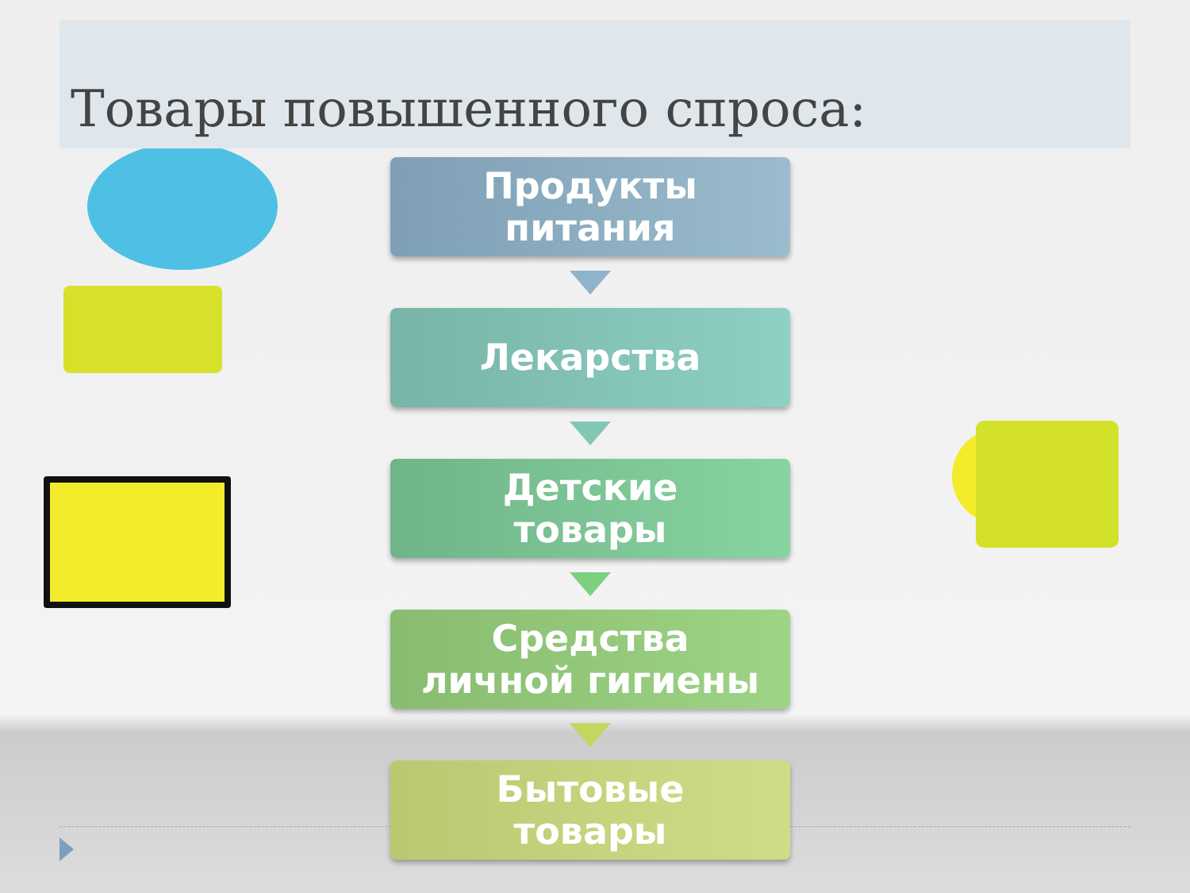Товары повышенного спроса:
Продукты
питания
Лекарства
Детские
товары
Средства
личной гигиены
Бытовые
товары